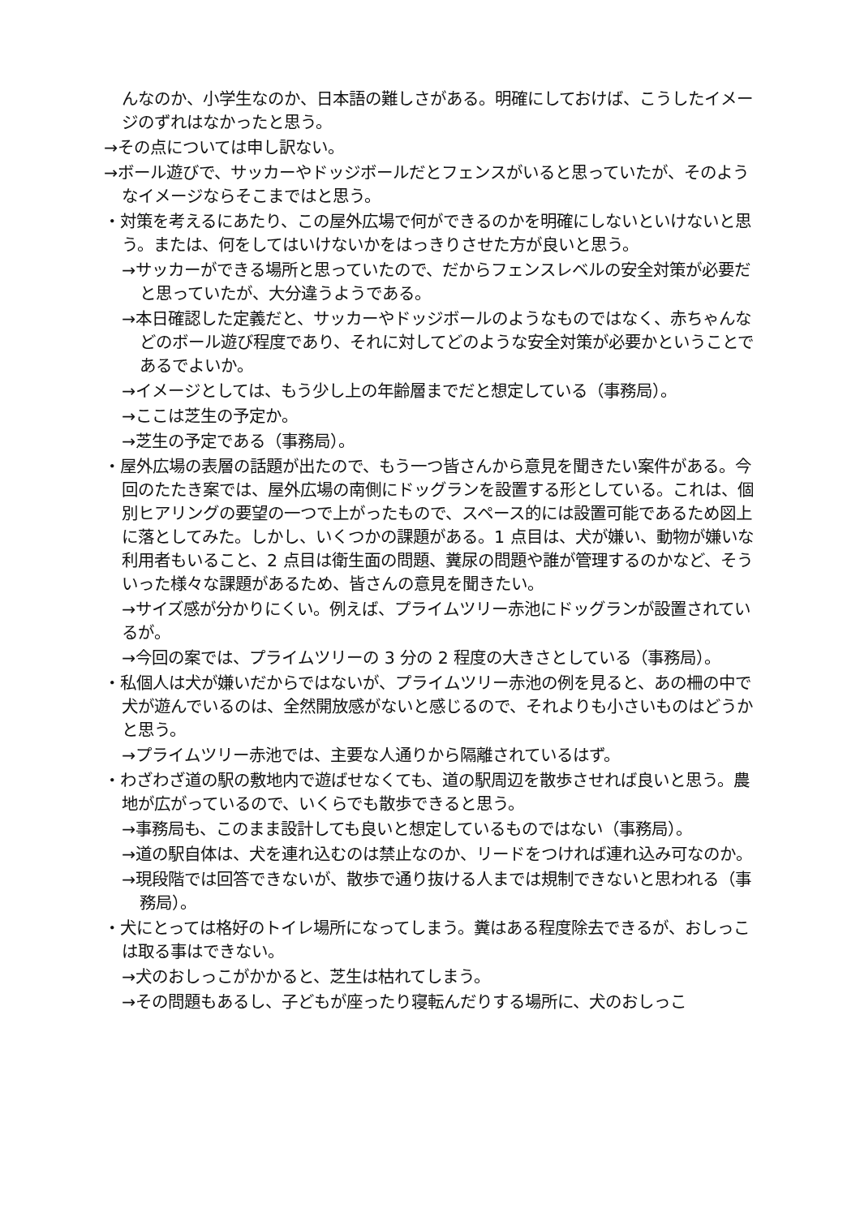んなのか、小学生なのか、日本語の難しさがある。明確にしておけば、こうしたイメージのずれはなかったと思う。
→その点については申し訳ない。
→ボール遊びで、サッカーやドッジボールだとフェンスがいると思っていたが、そのようなイメージならそこまではと思う。
・対策を考えるにあたり、この屋外広場で何ができるのかを明確にしないといけないと思う。または、何をしてはいけないかをはっきりさせた方が良いと思う。
→サッカーができる場所と思っていたので、だからフェンスレベルの安全対策が必要だと思っていたが、大分違うようである。
→本日確認した定義だと、サッカーやドッジボールのようなものではなく、赤ちゃんなどのボール遊び程度であり、それに対してどのような安全対策が必要かということであるでよいか。
→イメージとしては、もう少し上の年齢層までだと想定している（事務局）。
→ここは芝生の予定か。
→芝生の予定である（事務局）。
・屋外広場の表層の話題が出たので、もう一つ皆さんから意見を聞きたい案件がある。今回のたたき案では、屋外広場の南側にドッグランを設置する形としている。これは、個別ヒアリングの要望の一つで上がったもので、スペース的には設置可能であるため図上に落としてみた。しかし、いくつかの課題がある。1 点目は、犬が嫌い、動物が嫌いな利用者もいること、2 点目は衛生面の問題、糞尿の問題や誰が管理するのかなど、そういった様々な課題があるため、皆さんの意見を聞きたい。
→サイズ感が分かりにくい。例えば、プライムツリー赤池にドッグランが設置されているが。
→今回の案では、プライムツリーの 3 分の 2 程度の大きさとしている（事務局）。
・私個人は犬が嫌いだからではないが、プライムツリー赤池の例を見ると、あの柵の中で犬が遊んでいるのは、全然開放感がないと感じるので、それよりも小さいものはどうかと思う。
→プライムツリー赤池では、主要な人通りから隔離されているはず。
・わざわざ道の駅の敷地内で遊ばせなくても、道の駅周辺を散歩させれば良いと思う。農地が広がっているので、いくらでも散歩できると思う。
→事務局も、このまま設計しても良いと想定しているものではない（事務局）。
→道の駅自体は、犬を連れ込むのは禁止なのか、リードをつければ連れ込み可なのか。
→現段階では回答できないが、散歩で通り抜ける人までは規制できないと思われる（事務局）。
・犬にとっては格好のトイレ場所になってしまう。糞はある程度除去できるが、おしっこは取る事はできない。
→犬のおしっこがかかると、芝生は枯れてしまう。
→その問題もあるし、子どもが座ったり寝転んだりする場所に、犬のおしっこ